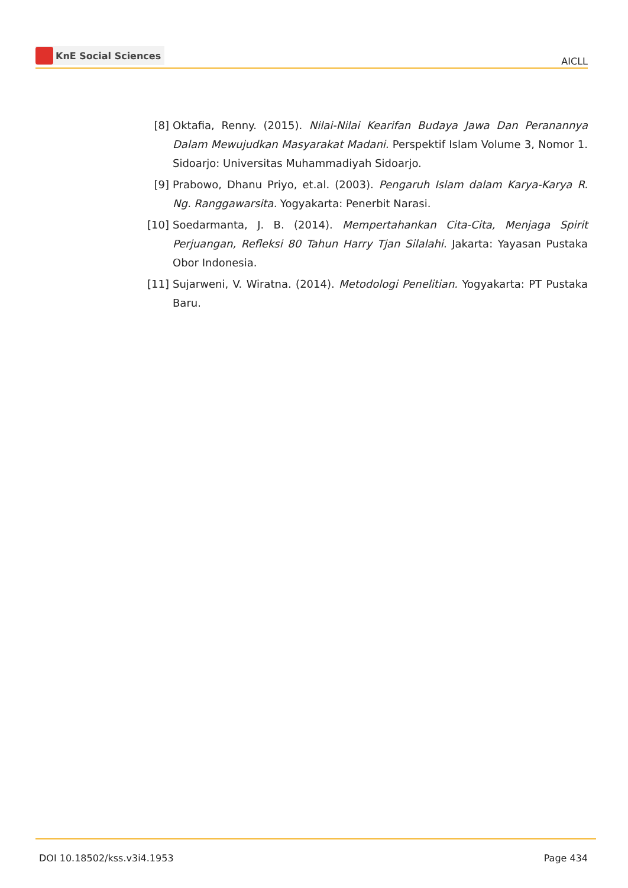KnE Social Sciences
AICLL
[8] Oktafia, Renny. (2015). Nilai-Nilai Kearifan Budaya Jawa Dan Peranannya Dalam Mewujudkan Masyarakat Madani. Perspektif Islam Volume 3, Nomor 1. Sidoarjo: Universitas Muhammadiyah Sidoarjo.
[9] Prabowo, Dhanu Priyo, et.al. (2003). Pengaruh Islam dalam Karya-Karya R. Ng. Ranggawarsita. Yogyakarta: Penerbit Narasi.
[10] Soedarmanta, J. B. (2014). Mempertahankan Cita-Cita, Menjaga Spirit Perjuangan, Refleksi 80 Tahun Harry Tjan Silalahi. Jakarta: Yayasan Pustaka Obor Indonesia.
[11] Sujarweni, V. Wiratna. (2014). Metodologi Penelitian. Yogyakarta: PT Pustaka Baru.
DOI 10.18502/kss.v3i4.1953 Page 434